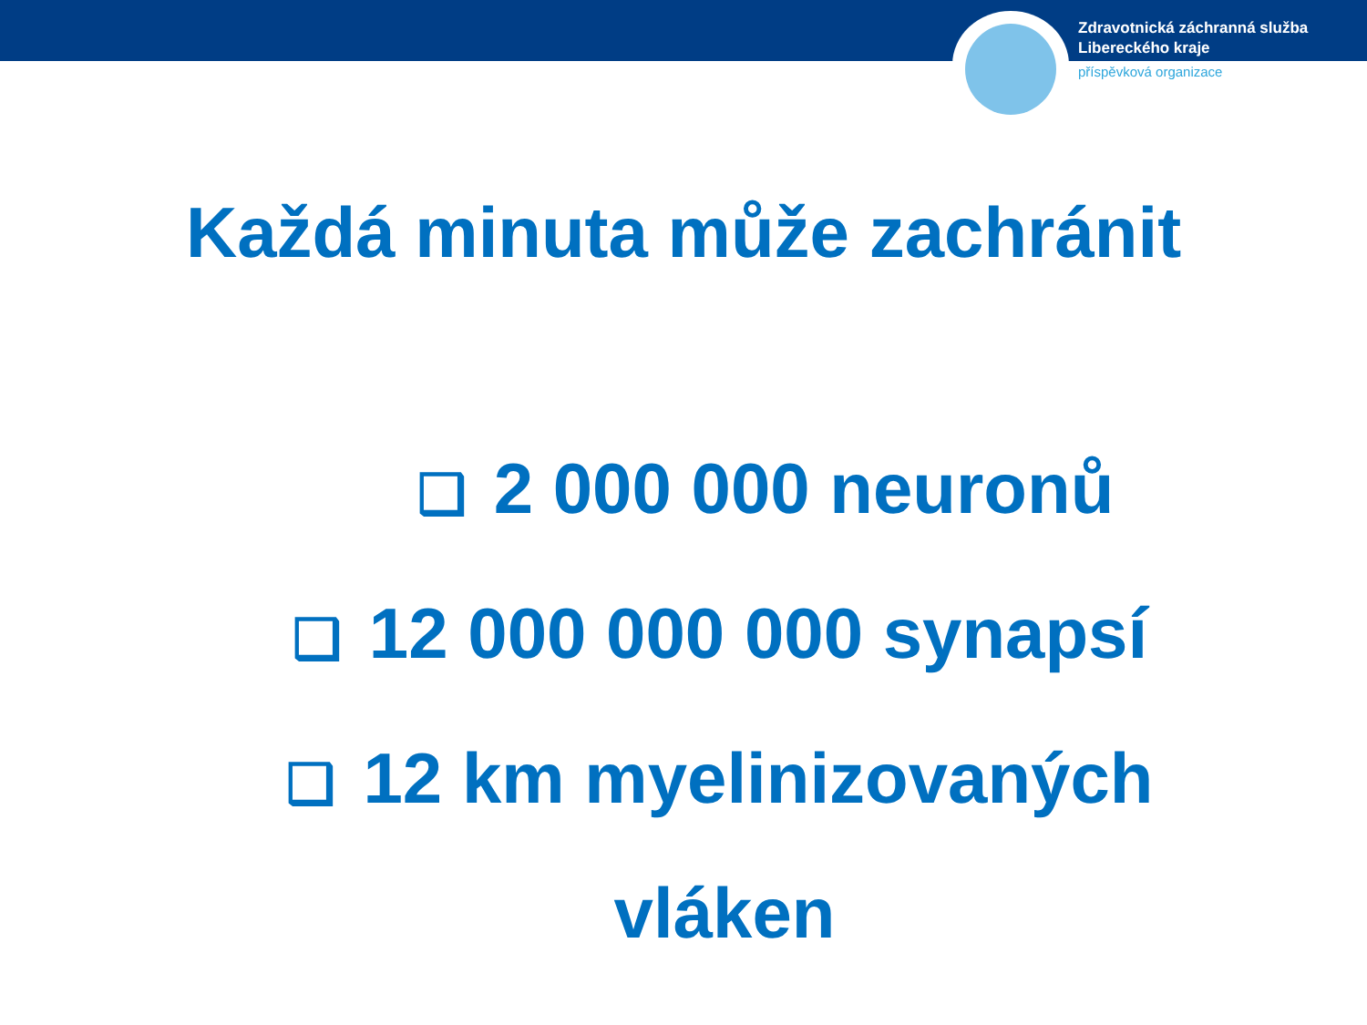Zdravotnická záchranná služba
Libereckého kraje
příspěvková organizace
Každá minuta může zachránit
❑ 2 000 000 neuronů
❑ 12 000 000 000 synapsí
❑ 12 km myelinizovaných
vláken